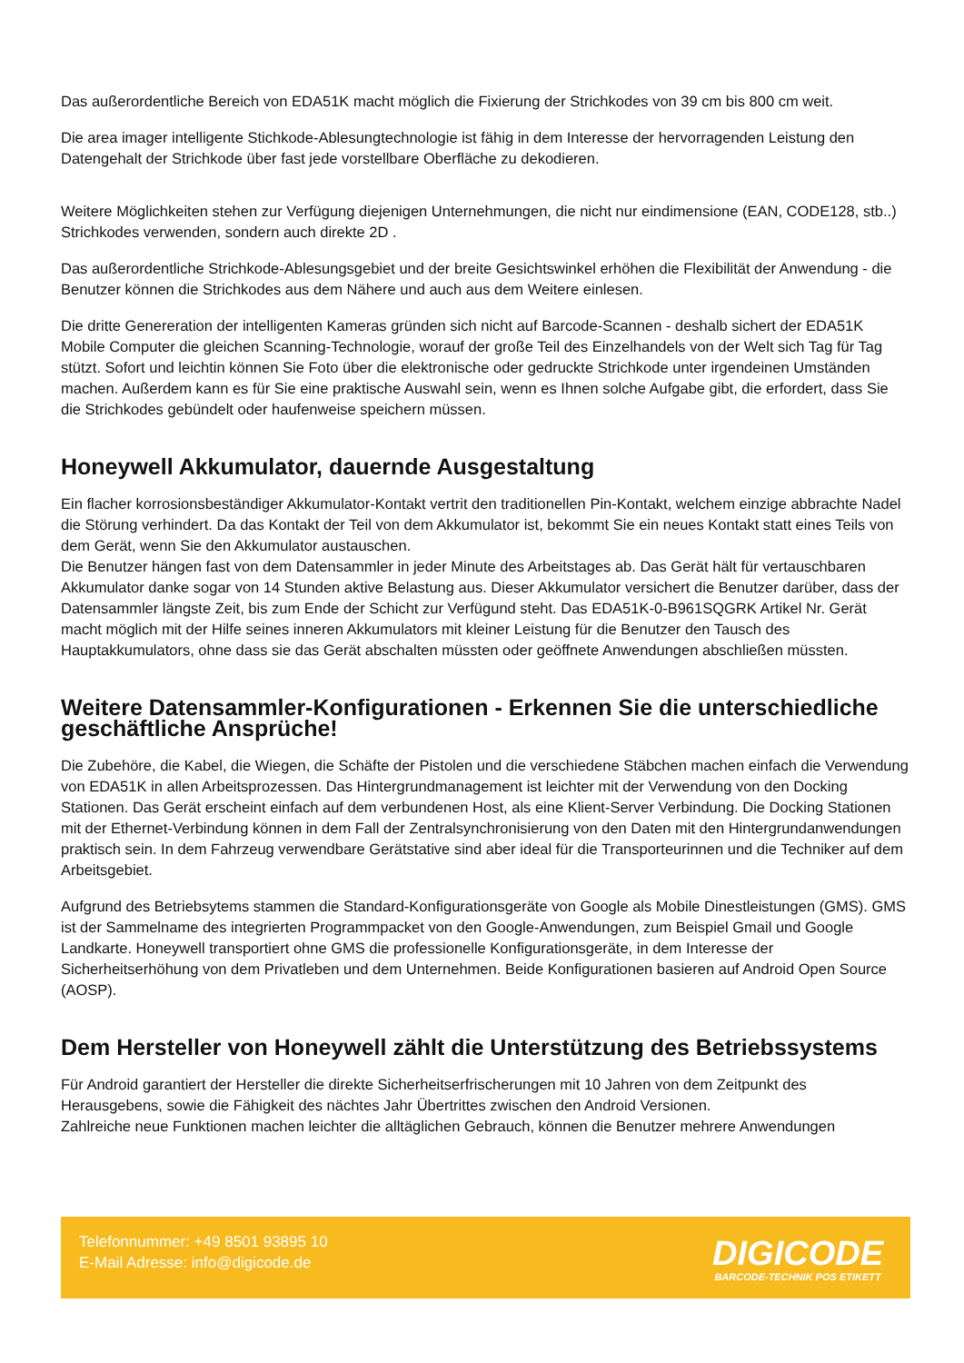Das außerordentliche Bereich von EDA51K macht möglich die Fixierung der Strichkodes von 39 cm bis 800 cm weit.
Die area imager intelligente Stichkode-Ablesungtechnologie ist fähig in dem Interesse der hervorragenden Leistung den Datengehalt der Strichkode über fast jede vorstellbare Oberfläche zu dekodieren.
Weitere Möglichkeiten stehen zur Verfügung diejenigen Unternehmungen, die nicht nur eindimensione (EAN, CODE128, stb..) Strichkodes verwenden, sondern auch direkte 2D .
Das außerordentliche Strichkode-Ablesungsgebiet und der breite Gesichtswinkel erhöhen die Flexibilität der Anwendung - die Benutzer können die Strichkodes aus dem Nähere und auch aus dem Weitere einlesen.
Die dritte Genereration der intelligenten Kameras gründen sich nicht auf Barcode-Scannen - deshalb sichert der EDA51K Mobile Computer die gleichen Scanning-Technologie, worauf der große Teil des Einzelhandels von der Welt sich Tag für Tag stützt. Sofort und leichtin können Sie Foto über die elektronische oder gedruckte Strichkode unter irgendeinen Umständen machen. Außerdem kann es für Sie eine praktische Auswahl sein, wenn es Ihnen solche Aufgabe gibt, die erfordert, dass Sie die Strichkodes gebündelt oder haufenweise speichern müssen.
Honeywell Akkumulator, dauernde Ausgestaltung
Ein flacher korrosionsbeständiger Akkumulator-Kontakt vertrit den traditionellen Pin-Kontakt, welchem einzige abbrachte Nadel die Störung verhindert. Da das Kontakt der Teil von dem Akkumulator ist, bekommt Sie ein neues Kontakt statt eines Teils von dem Gerät, wenn Sie den Akkumulator austauschen.
Die Benutzer hängen fast von dem Datensammler in jeder Minute des Arbeitstages ab. Das Gerät hält für vertauschbaren Akkumulator danke sogar von 14 Stunden aktive Belastung aus. Dieser Akkumulator versichert die Benutzer darüber, dass der Datensammler längste Zeit, bis zum Ende der Schicht zur Verfügund steht. Das EDA51K-0-B961SQGRK Artikel Nr. Gerät macht möglich mit der Hilfe seines inneren Akkumulators mit kleiner Leistung für die Benutzer den Tausch des Hauptakkumulators, ohne dass sie das Gerät abschalten müssten oder geöffnete Anwendungen abschließen müssten.
Weitere Datensammler-Konfigurationen - Erkennen Sie die unterschiedliche geschäftliche Ansprüche!
Die Zubehöre, die Kabel, die Wiegen, die Schäfte der Pistolen und die verschiedene Stäbchen machen einfach die Verwendung von EDA51K in allen Arbeitsprozessen. Das Hintergrundmanagement ist leichter mit der Verwendung von den Docking Stationen. Das Gerät erscheint einfach auf dem verbundenen Host, als eine Klient-Server Verbindung. Die Docking Stationen mit der Ethernet-Verbindung können in dem Fall der Zentralsynchronisierung von den Daten mit den Hintergrundanwendungen praktisch sein. In dem Fahrzeug verwendbare Gerätstative sind aber ideal für die Transporteurinnen und die Techniker auf dem Arbeitsgebiet.
Aufgrund des Betriebsytems stammen die Standard-Konfigurationsgeräte von Google als Mobile Dinestleistungen (GMS). GMS ist der Sammelname des integrierten Programmpacket von den Google-Anwendungen, zum Beispiel Gmail und Google Landkarte. Honeywell transportiert ohne GMS die professionelle Konfigurationsgeräte, in dem Interesse der Sicherheitserhöhung von dem Privatleben und dem Unternehmen. Beide Konfigurationen basieren auf Android Open Source (AOSP).
Dem Hersteller von Honeywell zählt die Unterstützung des Betriebssystems
Für Android garantiert der Hersteller die direkte Sicherheitserfrischerungen mit 10 Jahren von dem Zeitpunkt des Herausgebens, sowie die Fähigkeit des nächtes Jahr Übertrittes zwischen den Android Versionen.
Zahlreiche neue Funktionen machen leichter die alltäglichen Gebrauch, können die Benutzer mehrere Anwendungen
Telefonnummer: +49 8501 93895 10
E-Mail Adresse: info@digicode.de
DIGICODE
BARCODE-TECHNIK POS ETIKETT